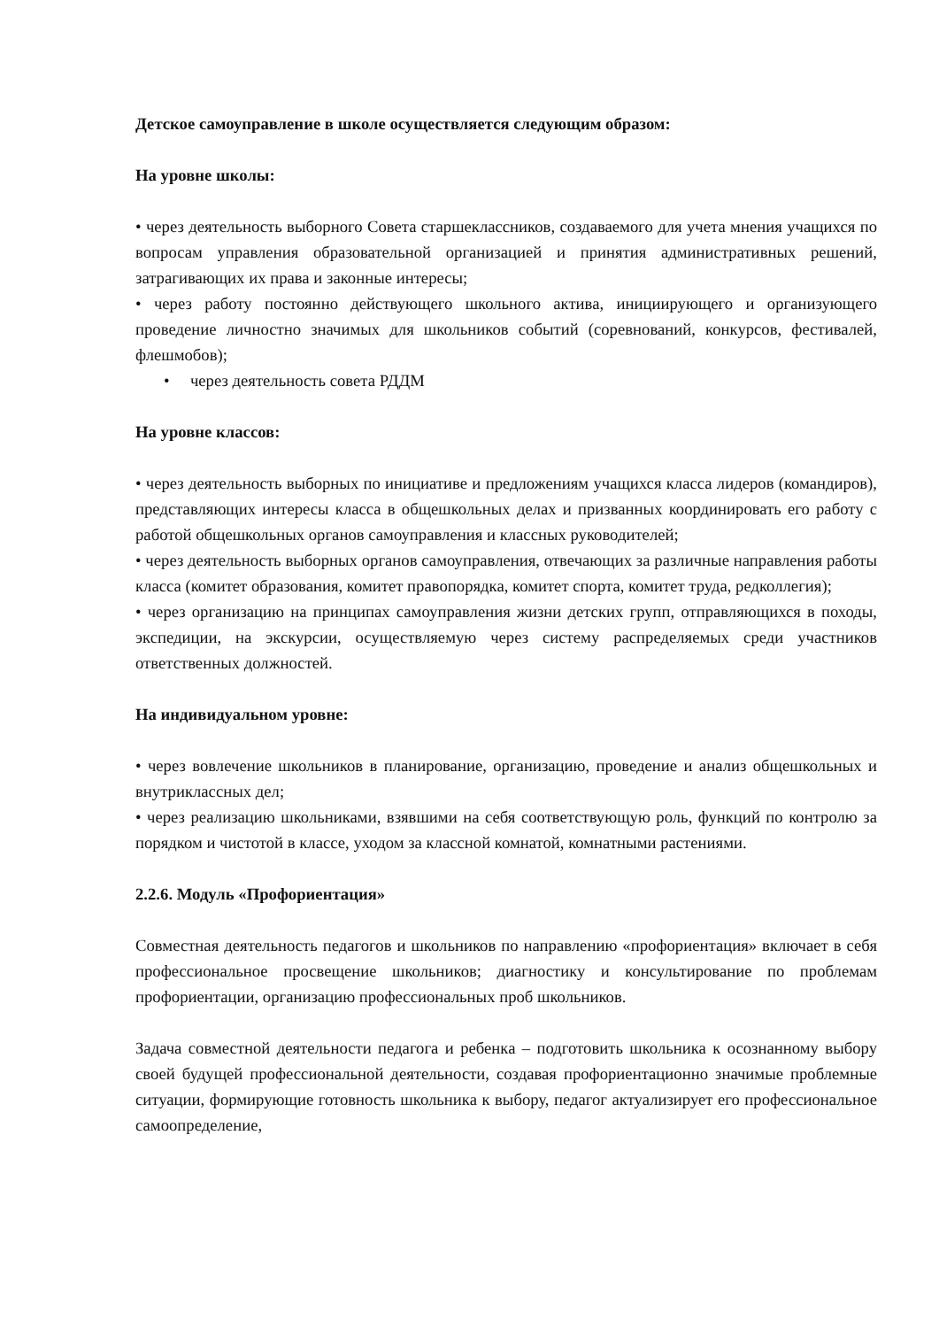Детское самоуправление в школе осуществляется следующим образом:
На уровне школы:
• через деятельность выборного Совета старшеклассников, создаваемого для учета мнения учащихся по вопросам управления образовательной организацией и принятия административных решений, затрагивающих их права и законные интересы;
• через работу постоянно действующего школьного актива, инициирующего и организующего проведение личностно значимых для школьников событий (соревнований, конкурсов, фестивалей, флешмобов);
• через деятельность совета РДДМ
На уровне классов:
• через деятельность выборных по инициативе и предложениям учащихся класса лидеров (командиров), представляющих интересы класса в общешкольных делах и призванных координировать его работу с работой общешкольных органов самоуправления и классных руководителей;
• через деятельность выборных органов самоуправления, отвечающих за различные направления работы класса (комитет образования, комитет правопорядка, комитет спорта, комитет труда, редколлегия);
• через организацию на принципах самоуправления жизни детских групп, отправляющихся в походы, экспедиции, на экскурсии, осуществляемую через систему распределяемых среди участников ответственных должностей.
На индивидуальном уровне:
• через вовлечение школьников в планирование, организацию, проведение и анализ общешкольных и внутриклассных дел;
• через реализацию школьниками, взявшими на себя соответствующую роль, функций по контролю за порядком и чистотой в классе, уходом за классной комнатой, комнатными растениями.
2.2.6. Модуль «Профориентация»
Совместная деятельность педагогов и школьников по направлению «профориентация» включает в себя профессиональное просвещение школьников; диагностику и консультирование по проблемам профориентации, организацию профессиональных проб школьников.
Задача совместной деятельности педагога и ребенка – подготовить школьника к осознанному выбору своей будущей профессиональной деятельности, создавая профориентационно значимые проблемные ситуации, формирующие готовность школьника к выбору, педагог актуализирует его профессиональное самоопределение,